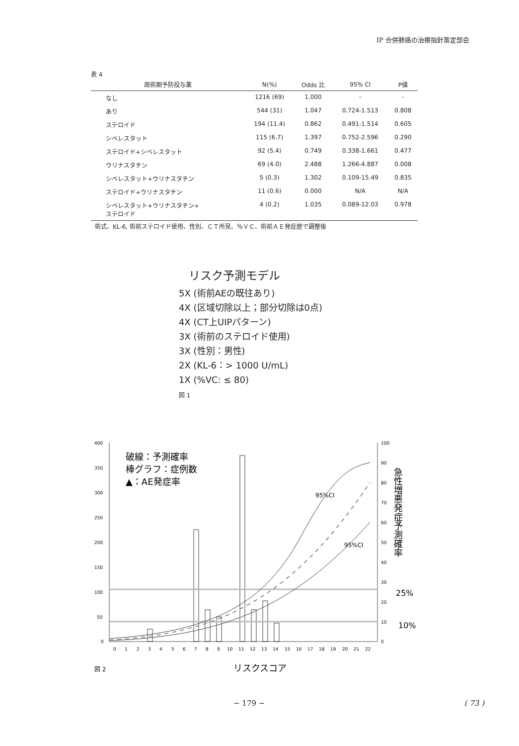IP 合併肺癌の治療指針策定部会
表 4
| 周術期予防投与薬 | N(%) | Odds 比 | 95% CI | P値 |
| --- | --- | --- | --- | --- |
| なし | 1216 (69) | 1.000 | - | - |
| あり | 544 (31) | 1.047 | 0.724-1.513 | 0.808 |
| ステロイド | 194 (11.4) | 0.862 | 0.491-1.514 | 0.605 |
| シベレスタット | 115 (6.7) | 1.397 | 0.752-2.596 | 0.290 |
| ステロイド+シベレスタット | 92 (5.4) | 0.749 | 0.338-1.661 | 0.477 |
| ウリナスタチン | 69 (4.0) | 2.488 | 1.266-4.887 | 0.008 |
| シベレスタット+ウリナスタチン | 5 (0.3) | 1.302 | 0.109-15.49 | 0.835 |
| ステロイド+ウリナスタチン | 11 (0.6) | 0.000 | N/A | N/A |
| シベレスタット+ウリナスタチン+ ステロイド | 4 (0.2) | 1.035 | 0.089-12.03 | 0.978 |
術式、KL-6, 術前ステロイド使用、性別、ＣＴ所見、％ＶＣ、術前ＡＥ発症歴で調整後
リスク予測モデル
5X (術前AEの既往あり)
4X (区域切除以上；部分切除は0点)
4X (CT上UIPパターン)
3X (術前のステロイド使用)
3X (性別：男性)
2X (KL-6：> 1000 U/mL)
1X (%VC: ≤ 80)
図 1
400
350
300
250
200
150
100
50
0
100
90
80
70
60
50
40
30
20
10
0
0
1
2
3
4
5
6
7
8
9
10
11
12
13
14
15
16
17
18
19
20
21
22
破線：予測確率
棒グラフ：症例数
▲：AE発症率
95%CI
95%CI
25%
10%
急性増悪発症予測確率
リスクスコア
図 2
− 179 − ( 73 )